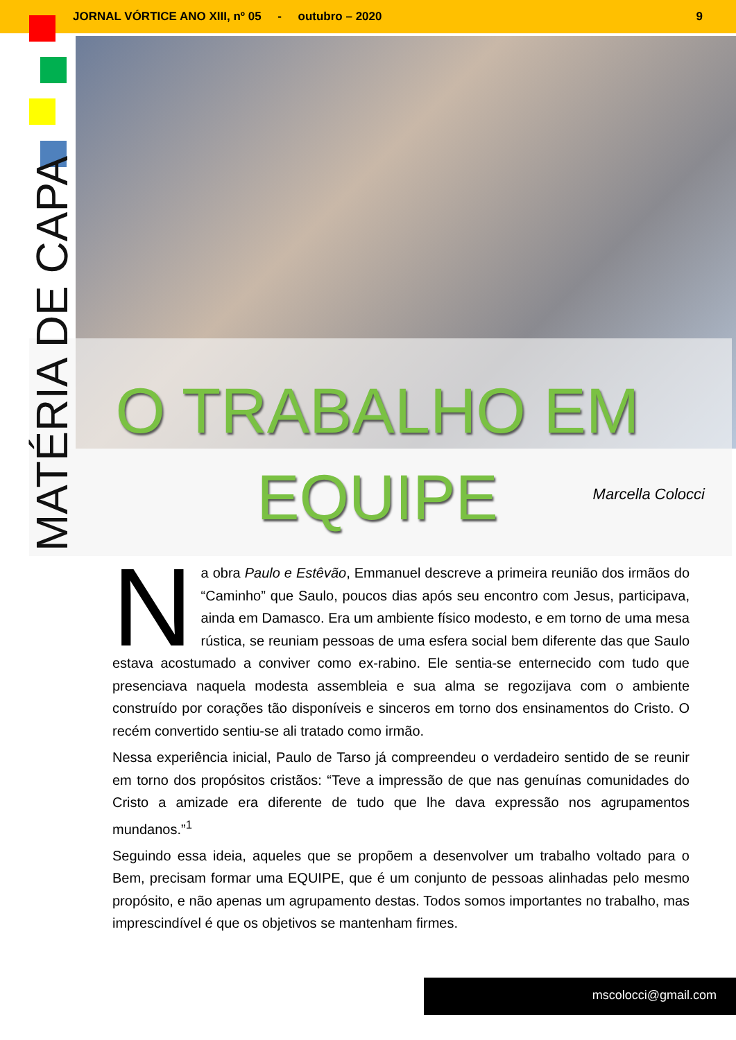JORNAL VÓRTICE ANO XIII, nº 05 - outubro – 2020 9
MATÉRIA DE CAPA
O TRABALHO EM EQUIPE
Marcella Colocci
Na obra Paulo e Estêvão, Emmanuel descreve a primeira reunião dos irmãos do “Caminho” que Saulo, poucos dias após seu encontro com Jesus, participava, ainda em Damasco. Era um ambiente físico modesto, e em torno de uma mesa rústica, se reuniam pessoas de uma esfera social bem diferente das que Saulo estava acostumado a conviver como ex-rabino. Ele sentia-se enternecido com tudo que presenciava naquela modesta assembleia e sua alma se regozijava com o ambiente construído por corações tão disponíveis e sinceros em torno dos ensinamentos do Cristo. O recém convertido sentiu-se ali tratado como irmão.
Nessa experiência inicial, Paulo de Tarso já compreendeu o verdadeiro sentido de se reunir em torno dos propósitos cristãos: “Teve a impressão de que nas genuínas comunidades do Cristo a amizade era diferente de tudo que lhe dava expressão nos agrupamentos mundanos.”<sup>1</sup>
Seguindo essa ideia, aqueles que se propõem a desenvolver um trabalho voltado para o Bem, precisam formar uma EQUIPE, que é um conjunto de pessoas alinhadas pelo mesmo propósito, e não apenas um agrupamento destas. Todos somos importantes no trabalho, mas imprescindível é que os objetivos se mantenham firmes.
mscolocci@gmail.com